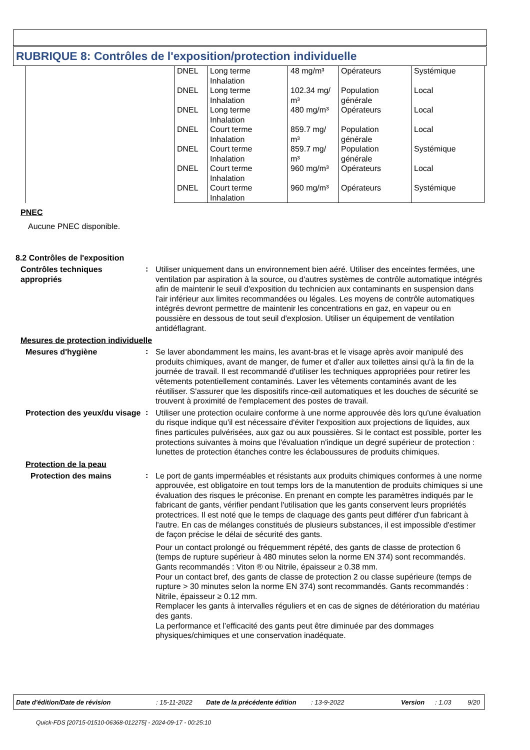RUBRIQUE 8: Contrôles de l'exposition/protection individuelle
| | DNEL | Long terme Inhalation | 48 mg/m³ | Opérateurs | Systémique |
| | DNEL | Long terme Inhalation | 102.34 mg/ m³ | Population générale | Local |
| | DNEL | Long terme Inhalation | 480 mg/m³ | Opérateurs | Local |
| | DNEL | Court terme Inhalation | 859.7 mg/ m³ | Population générale | Local |
| | DNEL | Court terme Inhalation | 859.7 mg/ m³ | Population générale | Systémique |
| | DNEL | Court terme Inhalation | 960 mg/m³ | Opérateurs | Local |
| | DNEL | Court terme Inhalation | 960 mg/m³ | Opérateurs | Systémique |
PNEC
Aucune PNEC disponible.
8.2 Contrôles de l'exposition
Contrôles techniques appropriés
:
Utiliser uniquement dans un environnement bien aéré. Utiliser des enceintes fermées, une ventilation par aspiration à la source, ou d'autres systèmes de contrôle automatique intégrés afin de maintenir le seuil d'exposition du technicien aux contaminants en suspension dans l'air inférieur aux limites recommandées ou légales. Les moyens de contrôle automatiques intégrés devront permettre de maintenir les concentrations en gaz, en vapeur ou en poussière en dessous de tout seuil d'explosion. Utiliser un équipement de ventilation antidéflagrant.
Mesures de protection individuelle
Mesures d'hygiène
:
Se laver abondamment les mains, les avant-bras et le visage après avoir manipulé des produits chimiques, avant de manger, de fumer et d'aller aux toilettes ainsi qu'à la fin de la journée de travail. Il est recommandé d'utiliser les techniques appropriées pour retirer les vêtements potentiellement contaminés. Laver les vêtements contaminés avant de les réutiliser. S'assurer que les dispositifs rince-œil automatiques et les douches de sécurité se trouvent à proximité de l'emplacement des postes de travail.
Protection des yeux/du visage
:
Utiliser une protection oculaire conforme à une norme approuvée dès lors qu'une évaluation du risque indique qu'il est nécessaire d'éviter l'exposition aux projections de liquides, aux fines particules pulvérisées, aux gaz ou aux poussières. Si le contact est possible, porter les protections suivantes à moins que l'évaluation n'indique un degré supérieur de protection : lunettes de protection étanches contre les éclaboussures de produits chimiques.
Protection de la peau
Protection des mains
:
Le port de gants imperméables et résistants aux produits chimiques conformes à une norme approuvée, est obligatoire en tout temps lors de la manutention de produits chimiques si une évaluation des risques le préconise. En prenant en compte les paramètres indiqués par le fabricant de gants, vérifier pendant l'utilisation que les gants conservent leurs propriétés protectrices. Il est noté que le temps de claquage des gants peut différer d'un fabricant à l'autre. En cas de mélanges constitués de plusieurs substances, il est impossible d'estimer de façon précise le délai de sécurité des gants.
Pour un contact prolongé ou fréquemment répété, des gants de classe de protection 6 (temps de rupture supérieur à 480 minutes selon la norme EN 374) sont recommandés. Gants recommandés : Viton ® ou Nitrile, épaisseur ≥ 0.38 mm.
Pour un contact bref, des gants de classe de protection 2 ou classe supérieure (temps de rupture > 30 minutes selon la norme EN 374) sont recommandés. Gants recommandés : Nitrile, épaisseur ≥ 0.12 mm.
Remplacer les gants à intervalles réguliers et en cas de signes de détérioration du matériau des gants.
La performance et l’efficacité des gants peut être diminuée par des dommages physiques/chimiques et une conservation inadéquate.
Date d'édition/Date de révision: 15-11-2022 Date de la précédente édition: 13-9-2022 Version: 1.03 9/20
Quick-FDS [20715-01510-06368-012275] - 2024-09-17 - 00:25:10